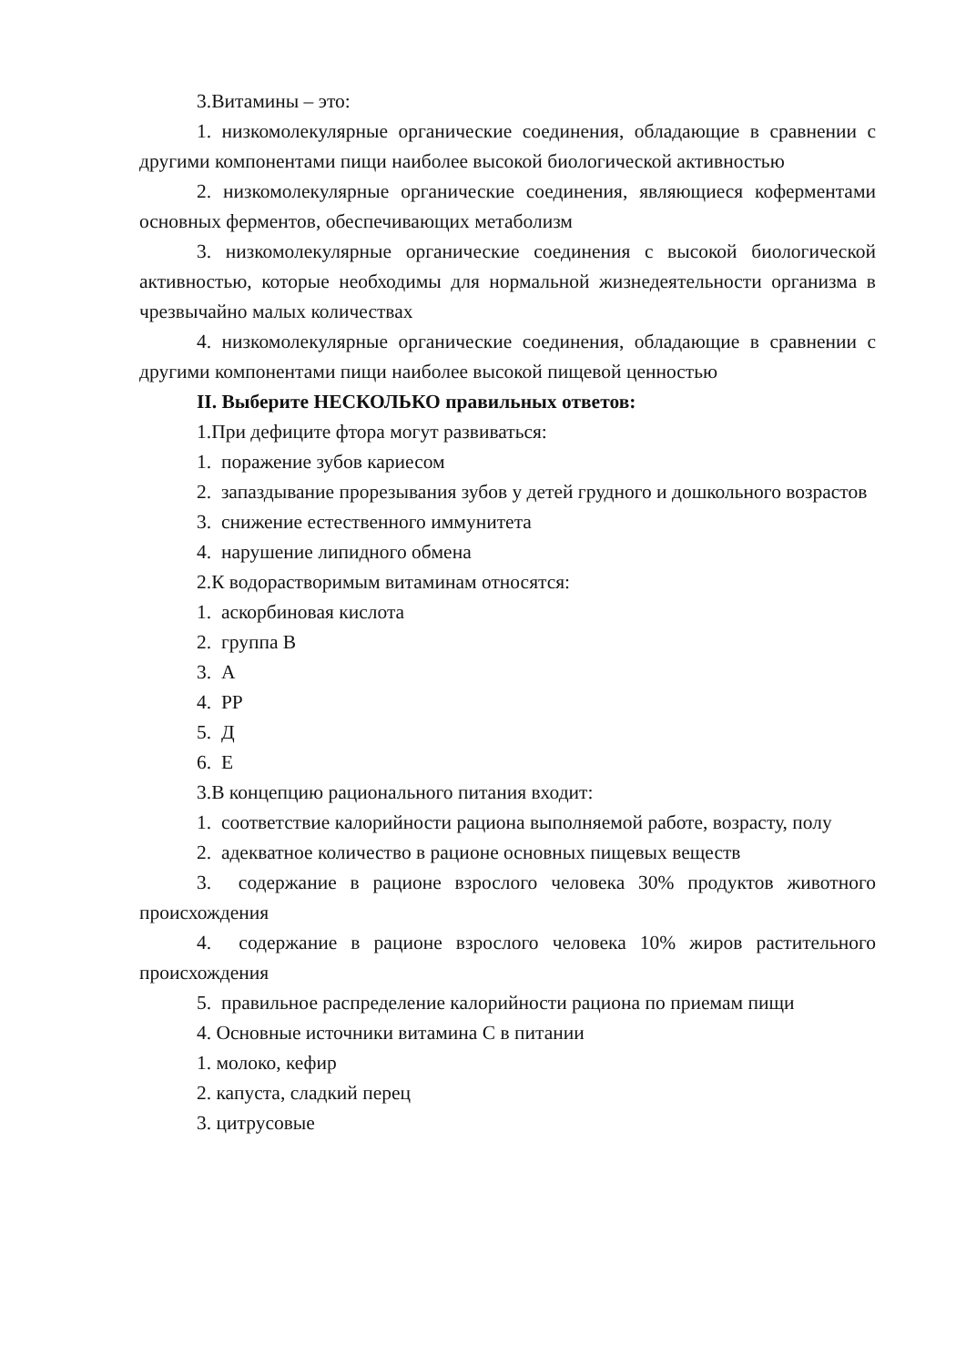3.Витамины – это:
1. низкомолекулярные органические соединения, обладающие в сравнении с другими компонентами пищи наиболее высокой биологической активностью
2. низкомолекулярные органические соединения, являющиеся коферментами основных ферментов, обеспечивающих метаболизм
3. низкомолекулярные органические соединения с высокой биологической активностью, которые необходимы для нормальной жизнедеятельности организма в чрезвычайно малых количествах
4. низкомолекулярные органические соединения, обладающие в сравнении с другими компонентами пищи наиболее высокой пищевой ценностью
II. Выберите НЕСКОЛЬКО правильных ответов:
1.При дефиците фтора могут развиваться:
1. поражение зубов кариесом
2. запаздывание прорезывания зубов у детей грудного и дошкольного возрастов
3. снижение естественного иммунитета
4. нарушение липидного обмена
2.К водорастворимым витаминам относятся:
1. аскорбиновая кислота
2. группа В
3. А
4. РР
5. Д
6. Е
3.В концепцию рационального питания входит:
1. соответствие калорийности рациона выполняемой работе, возрасту, полу
2. адекватное количество в рационе основных пищевых веществ
3. содержание в рационе взрослого человека 30% продуктов животного происхождения
4. содержание в рационе взрослого человека 10% жиров растительного происхождения
5. правильное распределение калорийности рациона по приемам пищи
4. Основные источники витамина С в питании
1. молоко, кефир
2. капуста, сладкий перец
3. цитрусовые